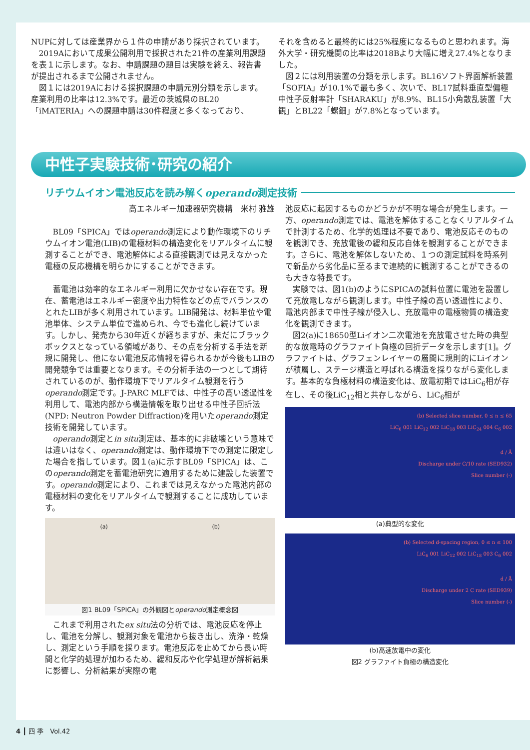NUPに対しては産業界から１件の申請があり採択されています。
2019Aにおいて成果公開利用で採択された21件の産業利用課題を表１に示します。なお、申請課題の題目は実験を終え、報告書が提出されるまで公開されません。
図１には2019Aにおける採択課題の申請元別分類を示します。産業利用の比率は12.3%です。最近の茨城県のBL20「iMATERIA」への課題申請は30件程度と多くなっており、
それを含めると最終的には25%程度になるものと思われます。海外大学・研究機関の比率は2018Bより大幅に増え27.4%となりました。
図２には利用装置の分類を示します。BL16ソフト界面解析装置「SOFIA」が10.1%で最も多く、次いで、BL17試料垂直型偏極中性子反射率計「SHARAKU」が8.9%、BL15小角散乱装置「大観」とBL22「螺鈿」が7.8%となっています。
中性子実験技術･研究の紹介
リチウムイオン電池反応を読み解くoperando測定技術
高エネルギー加速器研究機構　米村 雅雄
BL09「SPICA」ではoperando測定により動作環境下のリチウムイオン電池(LIB)の電極材料の構造変化をリアルタイムに観測することができ、電池解体による直接観測では見えなかった電極の反応機構を明らかにすることができます。
蓄電池は効率的なエネルギー利用に欠かせない存在です。現在、蓄電池はエネルギー密度や出力特性などの点でバランスのとれたLIBが多く利用されています。LIB開発は、材料単位や電池単体、システム単位で進められ、今でも進化し続けています。しかし、発売から30年近くが経ちますが、未だにブラックボックスとなっている領域があり、その点を分析する手法を新規に開発し、他にない電池反応情報を得られるかが今後もLIBの開発競争では重要となります。その分析手法の一つとして期待されているのが、動作環境下でリアルタイム観測を行うoperando測定です。J-PARC MLFでは、中性子の高い透過性を利用して、電池内部から構造情報を取り出せる中性子回折法(NPD: Neutron Powder Diffraction)を用いたoperando測定技術を開発しています。
operando測定とin situ測定は、基本的に非破壊という意味では違いはなく、operando測定は、動作環境下での測定に限定した場合を指しています。図１(a)に示すBL09「SPICA」は、このoperando測定を蓄電池研究に適用するために建設した装置です。operando測定により、これまでは見えなかった電池内部の電極材料の変化をリアルタイムで観測することに成功しています。
(a) (b)
図1 BL09「SPICA」の外観図とoperando測定概念図
これまで利用されたex situ法の分析では、電池反応を停止し、電池を分解し、観測対象を電池から抜き出し、洗浄・乾燥し、測定という手順を採ります。電池反応を止めてから長い時間と化学的処理が加わるため、緩和反応や化学処理が解析結果に影響し、分析結果が実際の電
池反応に起因するものかどうかが不明な場合が発生します。一方、operando測定では、電池を解体することなくリアルタイムで計測するため、化学的処理は不要であり、電池反応そのものを観測でき、充放電後の緩和反応自体を観測することができます。さらに、電池を解体しないため、１つの測定試料を時系列で新品から劣化品に至るまで連続的に観測することができるのも大きな特長です。
実験では、図1(b)のようにSPICAの試料位置に電池を設置して充放電しながら観測します。中性子線の高い透過性により、電池内部まで中性子線が侵入し、充放電中の電極物質の構造変化を観測できます。
図2(a)に18650型Liイオン二次電池を充放電させた時の典型的な放電時のグラファイト負極の回折データを示します[1]。グラファイトは、グラフェンレイヤーの層間に規則的にLiイオンが積層し、ステージ構造と呼ばれる構造を採りながら変化します。基本的な負極材料の構造変化は、放電初期ではLiC<sub>6</sub>相が存在し、その後LiC<sub>12</sub>相と共存しながら、LiC<sub>6</sub>相が
(b) Selected slice number, 0 ≤ n ≤ 65
LiC<sub>6</sub> 001 LiC<sub>12</sub> 002 LiC<sub>18</sub> 003 LiC<sub>24</sub> 004 C<sub>6</sub> 002
d / Å
Discharge under C/10 rate (SED932)
Slice number (-)
(a)典型的な変化
(b) Selected d-spacing region, 0 ≤ n ≤ 100
LiC<sub>6</sub> 001 LiC<sub>12</sub> 002 LiC<sub>18</sub> 003 C<sub>6</sub> 002
d / Å
Discharge under 2 C rate (SED939)
Slice number (-)
(b)高速放電中の変化
図2 グラファイト負極の構造変化
4 ┃ 四 季　Vol.42